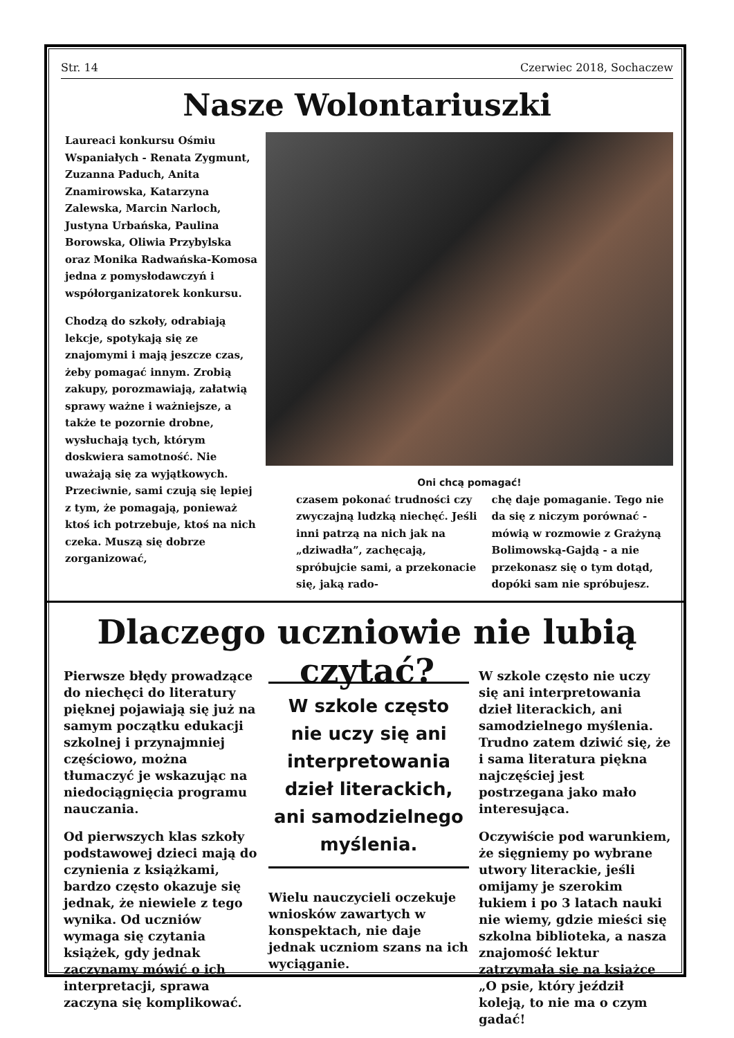Str. 14 Czerwiec 2018, Sochaczew
Nasze Wolontariuszki
Laureaci konkursu Ośmiu Wspaniałych - Renata Zygmunt, Zuzanna Paduch, Anita Znamirowska, Katarzyna Zalewska, Marcin Narloch, Justyna Urbańska, Paulina Borowska, Oliwia Przybylska oraz Monika Radwańska-Komosa jedna z pomysłodawczyń i współorganizatorek konkursu.
Chodzą do szkoły, odrabiają lekcje, spotykają się ze znajomymi i mają jeszcze czas, żeby pomagać innym. Zrobią zakupy, porozmawiają, załatwią sprawy ważne i ważniejsze, a także te pozornie drobne, wysłuchają tych, którym doskwiera samotność. Nie uważają się za wyjątkowych. Przeciwnie, sami czują się lepiej z tym, że pomagają, ponieważ ktoś ich potrzebuje, ktoś na nich czeka. Muszą się dobrze zorganizować,
Oni chcą pomagać!
czasem pokonać trudności czy zwyczajną ludzką niechęć. Jeśli inni patrzą na nich jak na „dziwadła”, zachęcają, spróbujcie sami, a przekonacie się, jaką rado-
chę daje pomaganie. Tego nie da się z niczym porównać - mówią w rozmowie z Grażyną Bolimowską-Gajdą - a nie przekonasz się o tym dotąd, dopóki sam nie spróbujesz.
Dlaczego uczniowie nie lubią czytać?
Pierwsze błędy prowadzące do niechęci do literatury pięknej pojawiają się już na samym początku edukacji szkolnej i przynajmniej częściowo, można tłumaczyć je wskazując na niedociągnięcia programu nauczania.
Od pierwszych klas szkoły podstawowej dzieci mają do czynienia z książkami, bardzo często okazuje się jednak, że niewiele z tego wynika. Od uczniów wymaga się czytania książek, gdy jednak zaczynamy mówić o ich interpretacji, sprawa zaczyna się komplikować.
W szkole często nie uczy się ani interpretowania dzieł literackich, ani samodzielnego myślenia.
Wielu nauczycieli oczekuje wniosków zawartych w konspektach, nie daje jednak uczniom szans na ich wyciąganie.
W szkole często nie uczy się ani interpretowania dzieł literackich, ani samodzielnego myślenia. Trudno zatem dziwić się, że i sama literatura piękna najczęściej jest postrzegana jako mało interesująca.
Oczywiście pod warunkiem, że sięgniemy po wybrane utwory literackie, jeśli omijamy je szerokim łukiem i po 3 latach nauki nie wiemy, gdzie mieści się szkolna biblioteka, a nasza znajomość lektur zatrzymała się na książce „O psie, który jeździł koleją, to nie ma o czym gadać!